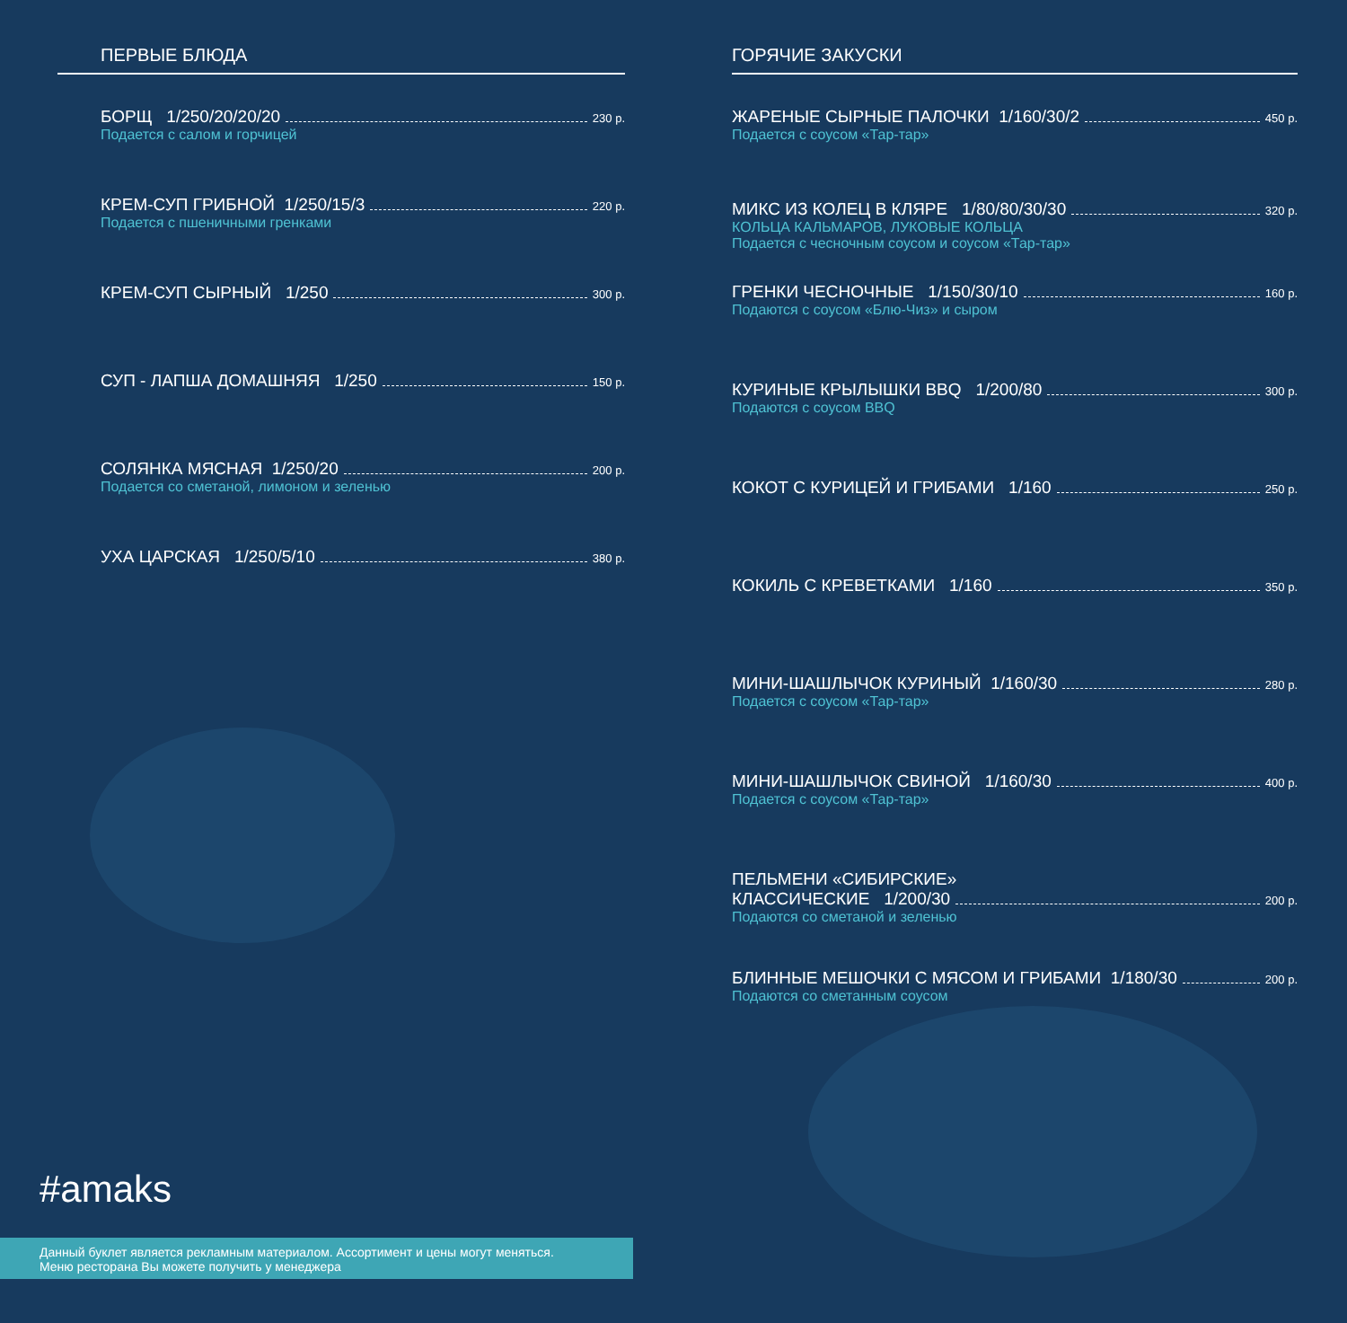ПЕРВЫЕ БЛЮДА
БОРЩ 1/250/20/20/20 230 р.
Подается с салом и горчицей
КРЕМ-СУП ГРИБНОЙ 1/250/15/3 220 р.
Подается с пшеничными гренками
КРЕМ-СУП СЫРНЫЙ 1/250 300 р.
СУП - ЛАПША ДОМАШНЯЯ 1/250 150 р.
СОЛЯНКА МЯСНАЯ 1/250/20 200 р.
Подается со сметаной, лимоном и зеленью
УХА ЦАРСКАЯ 1/250/5/10 380 р.
ГОРЯЧИЕ ЗАКУСКИ
ЖАРЕНЫЕ СЫРНЫЕ ПАЛОЧКИ 1/160/30/2 450 р.
Подается с соусом «Тар-тар»
МИКС ИЗ КОЛЕЦ В КЛЯРЕ 1/80/80/30/30 320 р.
КОЛЬЦА КАЛЬМАРОВ, ЛУКОВЫЕ КОЛЬЦА
Подается с чесночным соусом и соусом «Тар-тар»
ГРЕНКИ ЧЕСНОЧНЫЕ 1/150/30/10 160 р.
Подаются с соусом «Блю-Чиз» и сыром
КУРИНЫЕ КРЫЛЫШКИ BBQ 1/200/80 300 р.
Подаются с соусом BBQ
КОКОТ С КУРИЦЕЙ И ГРИБАМИ 1/160 250 р.
КОКИЛЬ С КРЕВЕТКАМИ 1/160 350 р.
МИНИ-ШАШЛЫЧОК КУРИНЫЙ 1/160/30 280 р.
Подается с соусом «Тар-тар»
МИНИ-ШАШЛЫЧОК СВИНОЙ 1/160/30 400 р.
Подается с соусом «Тар-тар»
ПЕЛЬМЕНИ «СИБИРСКИЕ»
КЛАССИЧЕСКИЕ 1/200/30 200 р.
Подаются со сметаной и зеленью
БЛИННЫЕ МЕШОЧКИ С МЯСОМ И ГРИБАМИ 1/180/30 200 р.
Подаются со сметанным соусом
#amaks
Данный буклет является рекламным материалом. Ассортимент и цены могут меняться.
Меню ресторана Вы можете получить у менеджера